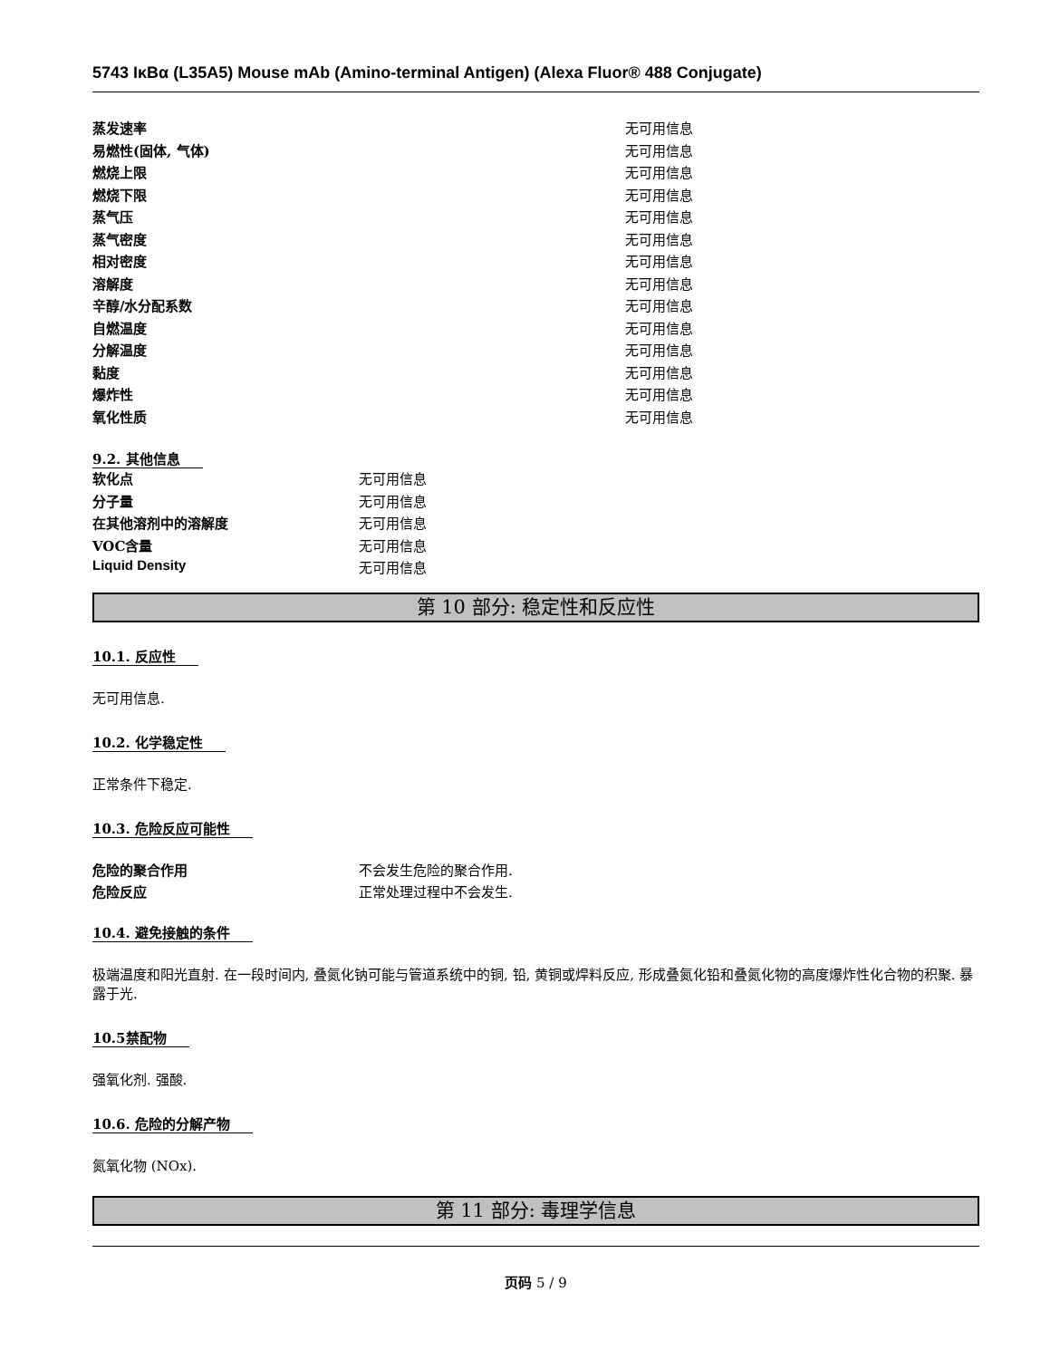5743 IκBα (L35A5) Mouse mAb (Amino-terminal Antigen) (Alexa Fluor® 488 Conjugate)
| 蒸发速率 | 无可用信息 |
| 易燃性(固体, 气体) | 无可用信息 |
| 燃烧上限 | 无可用信息 |
| 燃烧下限 | 无可用信息 |
| 蒸气压 | 无可用信息 |
| 蒸气密度 | 无可用信息 |
| 相对密度 | 无可用信息 |
| 溶解度 | 无可用信息 |
| 辛醇/水分配系数 | 无可用信息 |
| 自燃温度 | 无可用信息 |
| 分解温度 | 无可用信息 |
| 黏度 | 无可用信息 |
| 爆炸性 | 无可用信息 |
| 氧化性质 | 无可用信息 |
9.2. 其他信息
| 软化点 | 无可用信息 |
| 分子量 | 无可用信息 |
| 在其他溶剂中的溶解度 | 无可用信息 |
| VOC含量 | 无可用信息 |
| Liquid Density | 无可用信息 |
第 10 部分: 稳定性和反应性
10.1. 反应性
无可用信息.
10.2. 化学稳定性
正常条件下稳定.
10.3. 危险反应可能性
| 危险的聚合作用 | 不会发生危险的聚合作用. |
| 危险反应 | 正常处理过程中不会发生. |
10.4. 避免接触的条件
极端温度和阳光直射. 在一段时间内, 叠氮化钠可能与管道系统中的铜, 铅, 黄铜或焊料反应, 形成叠氮化铅和叠氮化物的高度爆炸性化合物的积聚. 暴露于光.
10.5禁配物
强氧化剂. 强酸.
10.6. 危险的分解产物
氮氧化物 (NOx).
第 11 部分: 毒理学信息
页码 5 / 9